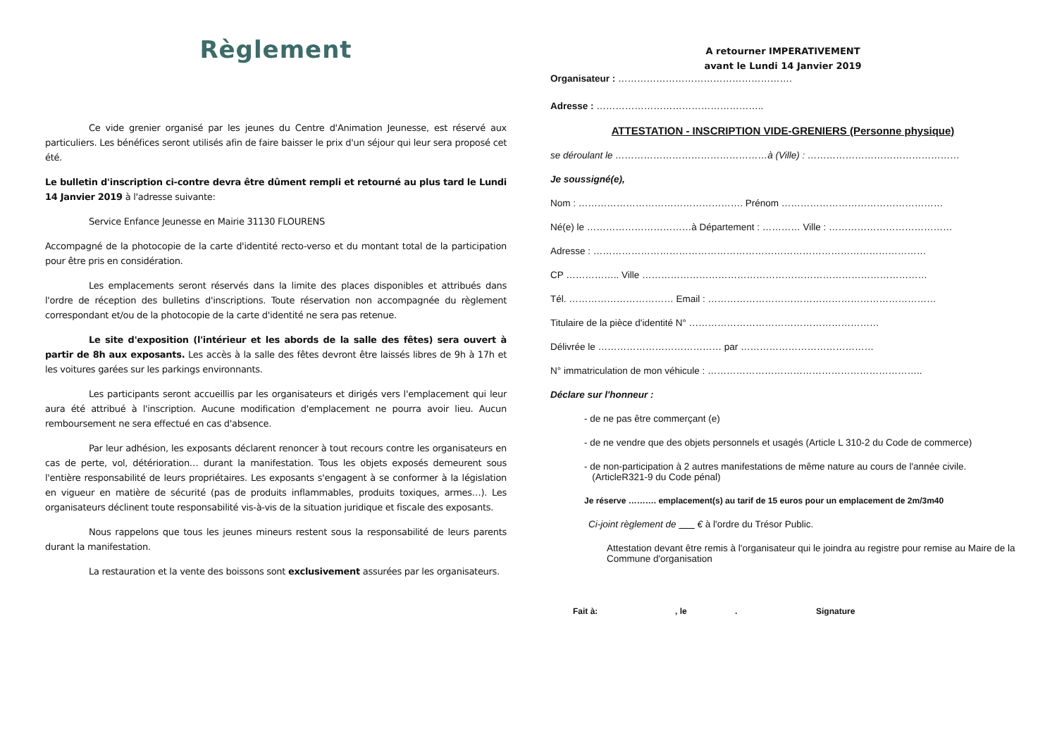Règlement
Ce vide grenier organisé par les jeunes du Centre d'Animation Jeunesse, est réservé aux particuliers. Les bénéfices seront utilisés afin de faire baisser le prix d'un séjour qui leur sera proposé cet été.
Le bulletin d'inscription ci-contre devra être dûment rempli et retourné au plus tard le Lundi 14 Janvier 2019 à l'adresse suivante:
Service Enfance Jeunesse en Mairie 31130 FLOURENS
Accompagné de la photocopie de la carte d'identité recto-verso et du montant total de la participation pour être pris en considération.
Les emplacements seront réservés dans la limite des places disponibles et attribués dans l'ordre de réception des bulletins d'inscriptions. Toute réservation non accompagnée du règlement correspondant et/ou de la photocopie de la carte d'identité ne sera pas retenue.
Le site d'exposition (l'intérieur et les abords de la salle des fêtes) sera ouvert à partir de 8h aux exposants. Les accès à la salle des fêtes devront être laissés libres de 9h à 17h et les voitures garées sur les parkings environnants.
Les participants seront accueillis par les organisateurs et dirigés vers l'emplacement qui leur aura été attribué à l'inscription. Aucune modification d'emplacement ne pourra avoir lieu. Aucun remboursement ne sera effectué en cas d'absence.
Par leur adhésion, les exposants déclarent renoncer à tout recours contre les organisateurs en cas de perte, vol, détérioration… durant la manifestation. Tous les objets exposés demeurent sous l'entière responsabilité de leurs propriétaires. Les exposants s'engagent à se conformer à la législation en vigueur en matière de sécurité (pas de produits inflammables, produits toxiques, armes…). Les organisateurs déclinent toute responsabilité vis-à-vis de la situation juridique et fiscale des exposants.
Nous rappelons que tous les jeunes mineurs restent sous la responsabilité de leurs parents durant la manifestation.
La restauration et la vente des boissons sont exclusivement assurées par les organisateurs.
A retourner IMPERATIVEMENT
avant le Lundi 14 Janvier 2019
Organisateur : ……………………………………………….
Adresse : ……………………………………………..
ATTESTATION - INSCRIPTION VIDE-GRENIERS (Personne physique)
se déroulant le …………………………………………à (Ville) : …………………………………………
Je soussigné(e),
Nom : ……………………………………………. Prénom ……………………………………………
Né(e) le ……………………………à Département : ………… Ville : …………………………………
Adresse : ……………………………………………………………………………………………
CP …………….. Ville ………………………………………………………………………………
Tél. …………………………… Email : ………………………………………………………………
Titulaire de la pièce d'identité N° ……………………………………………………
Délivrée le ………………………………… par ……………………………………
N° immatriculation de mon véhicule : …………………………………………………………..
Déclare sur l'honneur :
- de ne pas être commerçant (e)
- de ne vendre que des objets personnels et usagés (Article L 310-2 du Code de commerce)
- de non-participation à 2 autres manifestations de même nature au cours de l'année civile.
(ArticleR321-9 du Code pénal)
Je réserve ………. emplacement(s) au tarif de 15 euros pour un emplacement de 2m/3m40
Ci-joint règlement de € à l'ordre du Trésor Public.
Attestation devant être remis à l'organisateur qui le joindra au registre pour remise au Maire de la Commune d'organisation
Fait à:, le. Signature